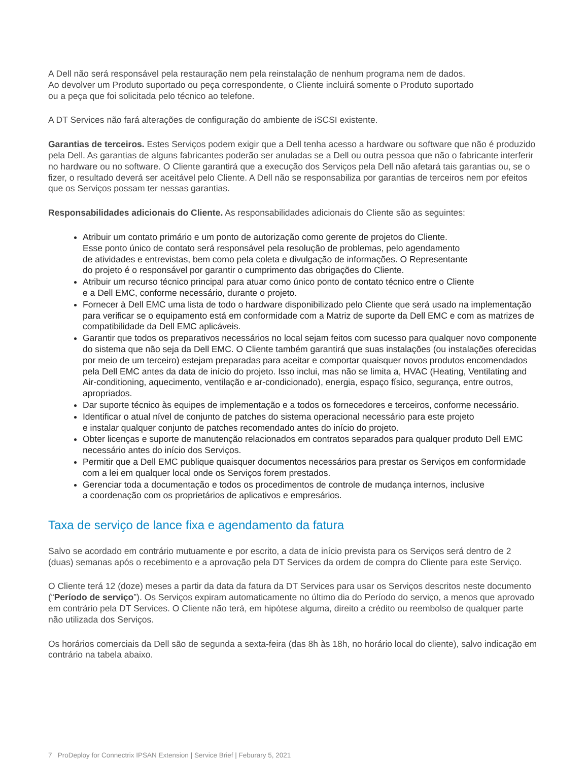A Dell não será responsável pela restauração nem pela reinstalação de nenhum programa nem de dados.
Ao devolver um Produto suportado ou peça correspondente, o Cliente incluirá somente o Produto suportado
ou a peça que foi solicitada pelo técnico ao telefone.
A DT Services não fará alterações de configuração do ambiente de iSCSI existente.
Garantias de terceiros. Estes Serviços podem exigir que a Dell tenha acesso a hardware ou software que não é produzido pela Dell. As garantias de alguns fabricantes poderão ser anuladas se a Dell ou outra pessoa que não o fabricante interferir no hardware ou no software. O Cliente garantirá que a execução dos Serviços pela Dell não afetará tais garantias ou, se o fizer, o resultado deverá ser aceitável pelo Cliente. A Dell não se responsabiliza por garantias de terceiros nem por efeitos que os Serviços possam ter nessas garantias.
Responsabilidades adicionais do Cliente. As responsabilidades adicionais do Cliente são as seguintes:
Atribuir um contato primário e um ponto de autorização como gerente de projetos do Cliente.
Esse ponto único de contato será responsável pela resolução de problemas, pelo agendamento
de atividades e entrevistas, bem como pela coleta e divulgação de informações. O Representante
do projeto é o responsável por garantir o cumprimento das obrigações do Cliente.
Atribuir um recurso técnico principal para atuar como único ponto de contato técnico entre o Cliente
e a Dell EMC, conforme necessário, durante o projeto.
Fornecer à Dell EMC uma lista de todo o hardware disponibilizado pelo Cliente que será usado na implementação para verificar se o equipamento está em conformidade com a Matriz de suporte da Dell EMC e com as matrizes de compatibilidade da Dell EMC aplicáveis.
Garantir que todos os preparativos necessários no local sejam feitos com sucesso para qualquer novo componente do sistema que não seja da Dell EMC. O Cliente também garantirá que suas instalações (ou instalações oferecidas por meio de um terceiro) estejam preparadas para aceitar e comportar quaisquer novos produtos encomendados pela Dell EMC antes da data de início do projeto. Isso inclui, mas não se limita a, HVAC (Heating, Ventilating and Air-conditioning, aquecimento, ventilação e ar-condicionado), energia, espaço físico, segurança, entre outros, apropriados.
Dar suporte técnico às equipes de implementação e a todos os fornecedores e terceiros, conforme necessário.
Identificar o atual nível de conjunto de patches do sistema operacional necessário para este projeto
e instalar qualquer conjunto de patches recomendado antes do início do projeto.
Obter licenças e suporte de manutenção relacionados em contratos separados para qualquer produto Dell EMC necessário antes do início dos Serviços.
Permitir que a Dell EMC publique quaisquer documentos necessários para prestar os Serviços em conformidade com a lei em qualquer local onde os Serviços forem prestados.
Gerenciar toda a documentação e todos os procedimentos de controle de mudança internos, inclusive
a coordenação com os proprietários de aplicativos e empresários.
Taxa de serviço de lance fixa e agendamento da fatura
Salvo se acordado em contrário mutuamente e por escrito, a data de início prevista para os Serviços será dentro de 2 (duas) semanas após o recebimento e a aprovação pela DT Services da ordem de compra do Cliente para este Serviço.
O Cliente terá 12 (doze) meses a partir da data da fatura da DT Services para usar os Serviços descritos neste documento (“Período de serviço”). Os Serviços expiram automaticamente no último dia do Período do serviço, a menos que aprovado em contrário pela DT Services. O Cliente não terá, em hipótese alguma, direito a crédito ou reembolso de qualquer parte não utilizada dos Serviços.
Os horários comerciais da Dell são de segunda a sexta-feira (das 8h às 18h, no horário local do cliente), salvo indicação em contrário na tabela abaixo.
7 ProDeploy for Connectrix IPSAN Extension | Service Brief | Feburary 5, 2021